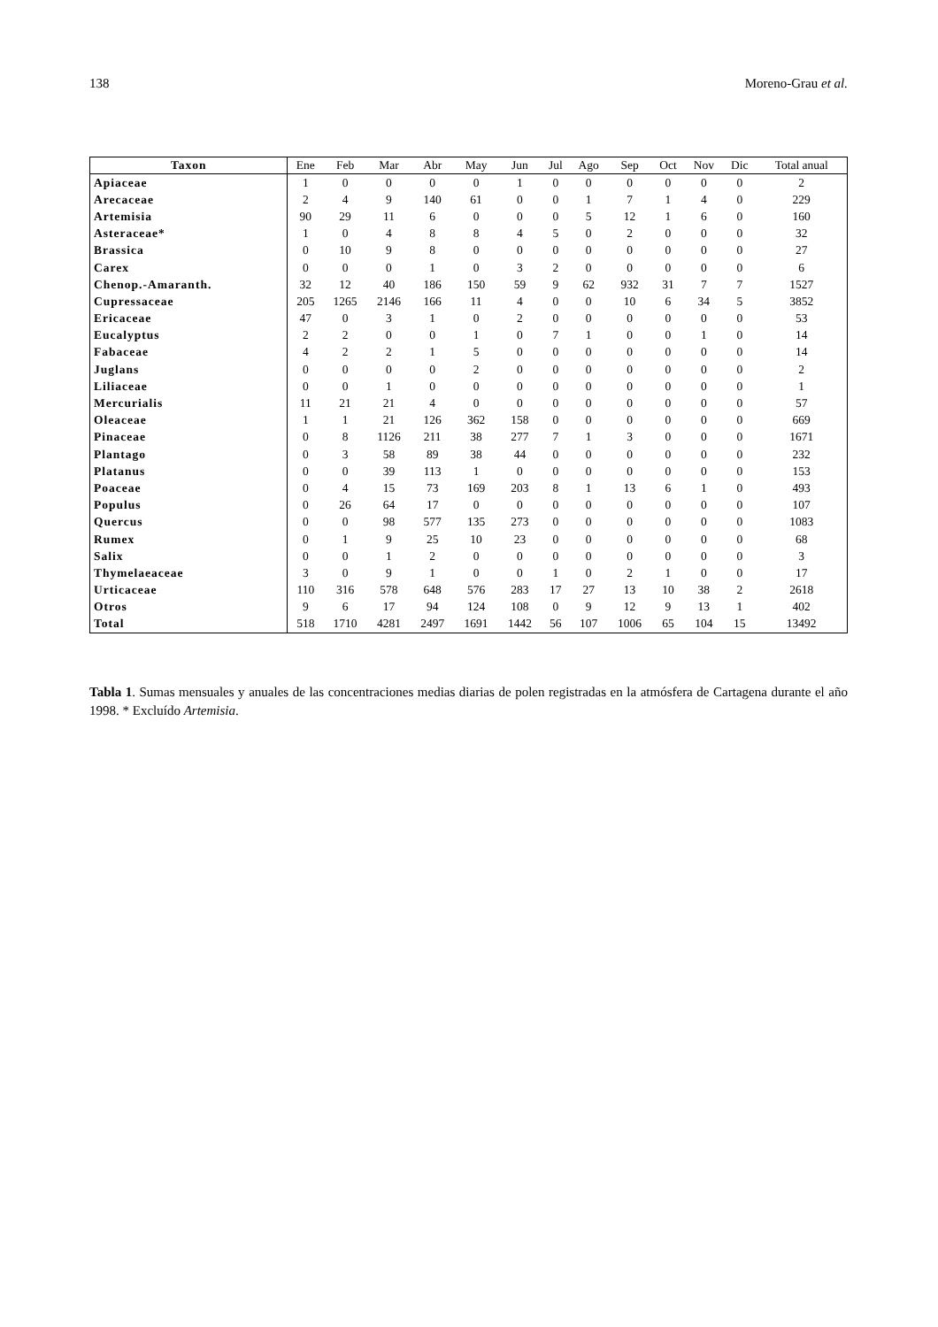138 Moreno-Grau et al.
| Taxon | Ene | Feb | Mar | Abr | May | Jun | Jul | Ago | Sep | Oct | Nov | Dic | Total anual |
| --- | --- | --- | --- | --- | --- | --- | --- | --- | --- | --- | --- | --- | --- |
| Apiaceae | 1 | 0 | 0 | 0 | 0 | 1 | 0 | 0 | 0 | 0 | 0 | 0 | 2 |
| Arecaceae | 2 | 4 | 9 | 140 | 61 | 0 | 0 | 1 | 7 | 1 | 4 | 0 | 229 |
| Artemisia | 90 | 29 | 11 | 6 | 0 | 0 | 0 | 5 | 12 | 1 | 6 | 0 | 160 |
| Asteraceae* | 1 | 0 | 4 | 8 | 8 | 4 | 5 | 0 | 2 | 0 | 0 | 0 | 32 |
| Brassica | 0 | 10 | 9 | 8 | 0 | 0 | 0 | 0 | 0 | 0 | 0 | 0 | 27 |
| Carex | 0 | 0 | 0 | 1 | 0 | 3 | 2 | 0 | 0 | 0 | 0 | 0 | 6 |
| Chenop.-Amaranth. | 32 | 12 | 40 | 186 | 150 | 59 | 9 | 62 | 932 | 31 | 7 | 7 | 1527 |
| Cupressaceae | 205 | 1265 | 2146 | 166 | 11 | 4 | 0 | 0 | 10 | 6 | 34 | 5 | 3852 |
| Ericaceae | 47 | 0 | 3 | 1 | 0 | 2 | 0 | 0 | 0 | 0 | 0 | 0 | 53 |
| Eucalyptus | 2 | 2 | 0 | 0 | 1 | 0 | 7 | 1 | 0 | 0 | 1 | 0 | 14 |
| Fabaceae | 4 | 2 | 2 | 1 | 5 | 0 | 0 | 0 | 0 | 0 | 0 | 0 | 14 |
| Juglans | 0 | 0 | 0 | 0 | 2 | 0 | 0 | 0 | 0 | 0 | 0 | 0 | 2 |
| Liliaceae | 0 | 0 | 1 | 0 | 0 | 0 | 0 | 0 | 0 | 0 | 0 | 0 | 1 |
| Mercurialis | 11 | 21 | 21 | 4 | 0 | 0 | 0 | 0 | 0 | 0 | 0 | 0 | 57 |
| Oleaceae | 1 | 1 | 21 | 126 | 362 | 158 | 0 | 0 | 0 | 0 | 0 | 0 | 669 |
| Pinaceae | 0 | 8 | 1126 | 211 | 38 | 277 | 7 | 1 | 3 | 0 | 0 | 0 | 1671 |
| Plantago | 0 | 3 | 58 | 89 | 38 | 44 | 0 | 0 | 0 | 0 | 0 | 0 | 232 |
| Platanus | 0 | 0 | 39 | 113 | 1 | 0 | 0 | 0 | 0 | 0 | 0 | 0 | 153 |
| Poaceae | 0 | 4 | 15 | 73 | 169 | 203 | 8 | 1 | 13 | 6 | 1 | 0 | 493 |
| Populus | 0 | 26 | 64 | 17 | 0 | 0 | 0 | 0 | 0 | 0 | 0 | 0 | 107 |
| Quercus | 0 | 0 | 98 | 577 | 135 | 273 | 0 | 0 | 0 | 0 | 0 | 0 | 1083 |
| Rumex | 0 | 1 | 9 | 25 | 10 | 23 | 0 | 0 | 0 | 0 | 0 | 0 | 68 |
| Salix | 0 | 0 | 1 | 2 | 0 | 0 | 0 | 0 | 0 | 0 | 0 | 0 | 3 |
| Thymelaeaceae | 3 | 0 | 9 | 1 | 0 | 0 | 1 | 0 | 2 | 1 | 0 | 0 | 17 |
| Urticaceae | 110 | 316 | 578 | 648 | 576 | 283 | 17 | 27 | 13 | 10 | 38 | 2 | 2618 |
| Otros | 9 | 6 | 17 | 94 | 124 | 108 | 0 | 9 | 12 | 9 | 13 | 1 | 402 |
| Total | 518 | 1710 | 4281 | 2497 | 1691 | 1442 | 56 | 107 | 1006 | 65 | 104 | 15 | 13492 |
Tabla 1. Sumas mensuales y anuales de las concentraciones medias diarias de polen registradas en la atmósfera de Cartagena durante el año 1998. * Excluído Artemisia.